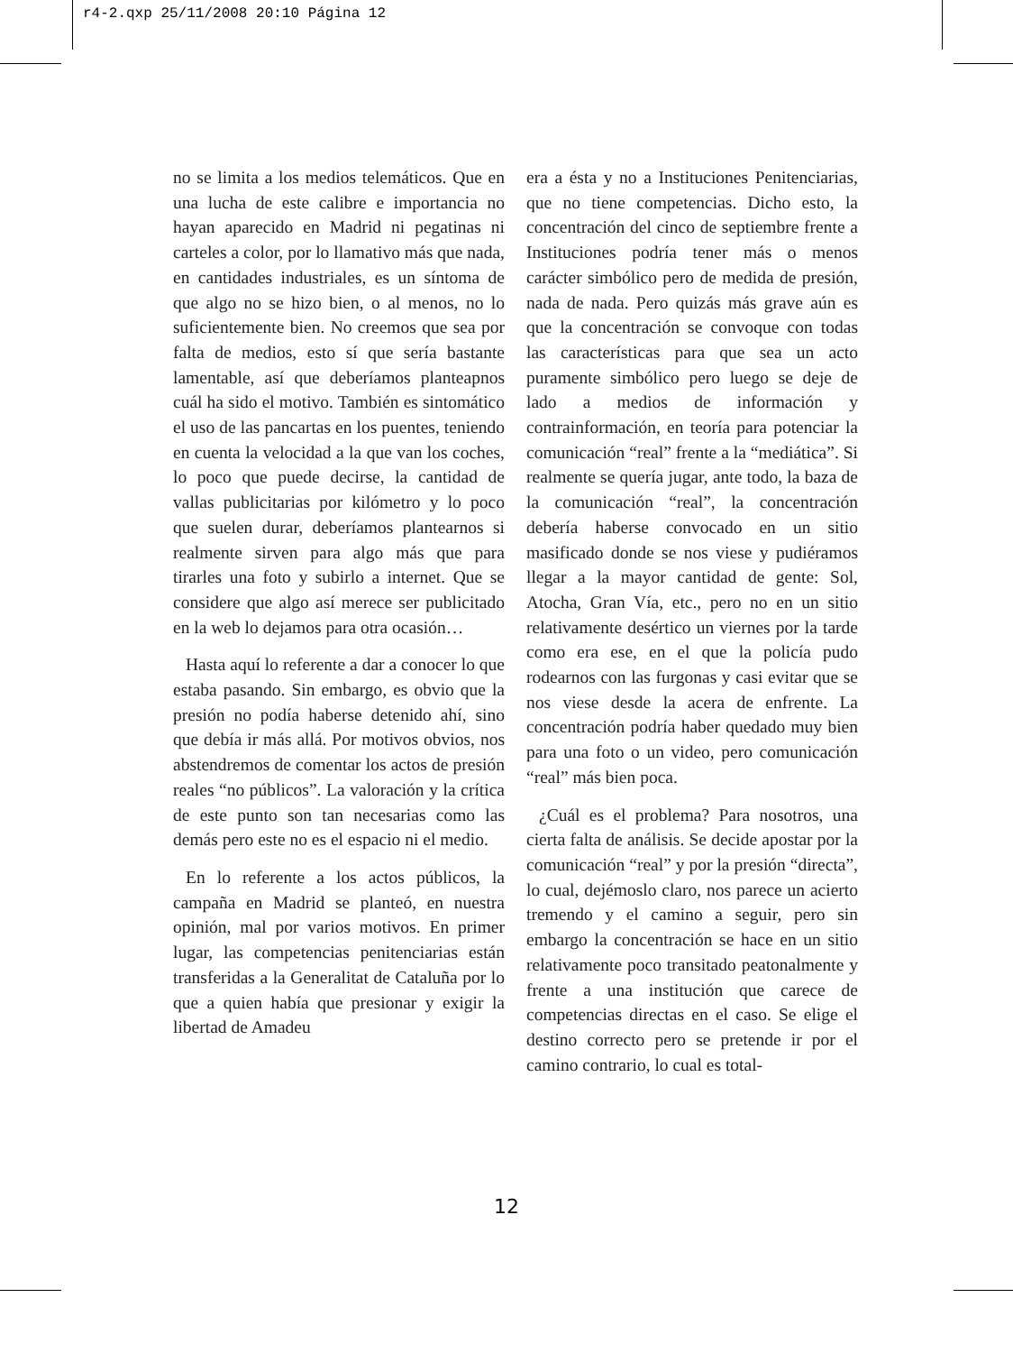r4-2.qxp 25/11/2008 20:10 Página 12
no se limita a los medios telemáticos. Que en una lucha de este calibre e importancia no hayan aparecido en Madrid ni pegatinas ni carteles a color, por lo llamativo más que nada, en cantidades industriales, es un síntoma de que algo no se hizo bien, o al menos, no lo suficientemente bien. No creemos que sea por falta de medios, esto sí que sería bastante lamentable, así que deberíamos planteарnos cuál ha sido el motivo. También es sintomático el uso de las pancartas en los puentes, teniendo en cuenta la velocidad a la que van los coches, lo poco que puede decirse, la cantidad de vallas publicitarias por kilómetro y lo poco que suelen durar, deberíamos plantearnos si realmente sirven para algo más que para tirarles una foto y subirlo a internet. Que se considere que algo así merece ser publicitado en la web lo dejamos para otra ocasión…
Hasta aquí lo referente a dar a conocer lo que estaba pasando. Sin embargo, es obvio que la presión no podía haberse detenido ahí, sino que debía ir más allá. Por motivos obvios, nos abstendremos de comentar los actos de presión reales “no públicos”. La valoración y la crítica de este punto son tan necesarias como las demás pero este no es el espacio ni el medio.
En lo referente a los actos públicos, la campaña en Madrid se planteó, en nuestra opinión, mal por varios motivos. En primer lugar, las competencias penitenciarias están transferidas a la Generalitat de Cataluña por lo que a quien había que presionar y exigir la libertad de Amadeu
era a ésta y no a Instituciones Penitenciarias, que no tiene competencias. Dicho esto, la concentración del cinco de septiembre frente a Instituciones podría tener más o menos carácter simbólico pero de medida de presión, nada de nada. Pero quizás más grave aún es que la concentración se convoque con todas las características para que sea un acto puramente simbólico pero luego se deje de lado a medios de información y contrainformación, en teoría para potenciar la comunicación “real” frente a la “mediática”. Si realmente se quería jugar, ante todo, la baza de la comunicación “real”, la concentración debería haberse convocado en un sitio masificado donde se nos viese y pudiéramos llegar a la mayor cantidad de gente: Sol, Atocha, Gran Vía, etc., pero no en un sitio relativamente desértico un viernes por la tarde como era ese, en el que la policía pudo rodearnos con las furgonas y casi evitar que se nos viese desde la acera de enfrente. La concentración podría haber quedado muy bien para una foto o un video, pero comunicación “real” más bien poca.
¿Cuál es el problema? Para nosotros, una cierta falta de análisis. Se decide apostar por la comunicación “real” y por la presión “directa”, lo cual, dejémoslo claro, nos parece un acierto tremendo y el camino a seguir, pero sin embargo la concentración se hace en un sitio relativamente poco transitado peatonalmente y frente a una institución que carece de competencias directas en el caso. Se elige el destino correcto pero se pretende ir por el camino contrario, lo cual es total-
12